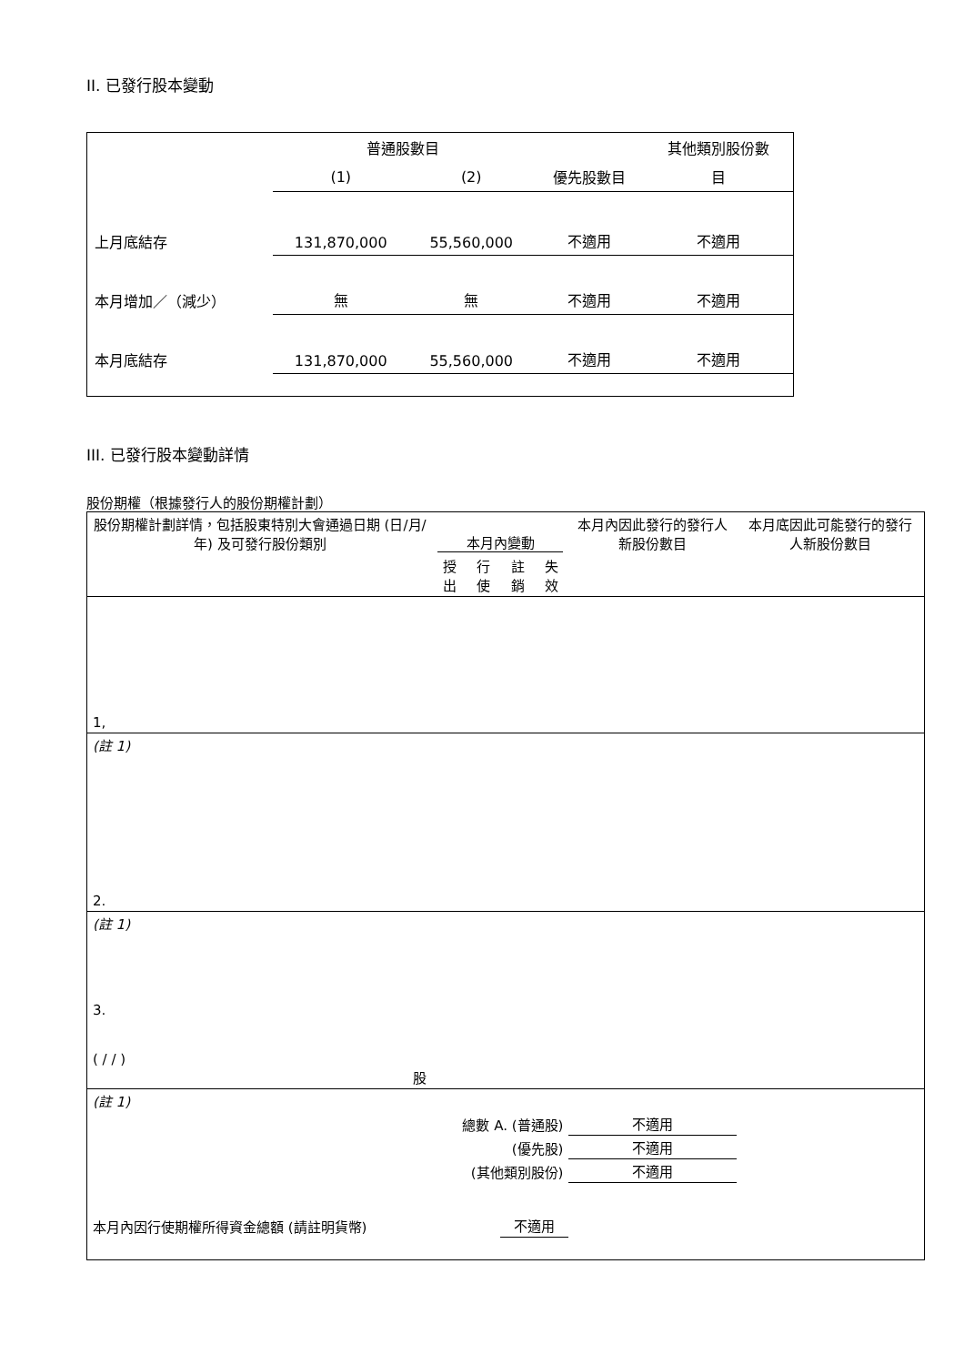II. 已發行股本變動
| | 普通股數目 | | | 其他類別股份數 |
| | (1) | (2) | 優先股數目 | 目 |
| 上月底結存 | 131,870,000 | 55,560,000 | 不適用 | 不適用 |
| 本月增加／（減少） | 無 | 無 | 不適用 | 不適用 |
| 本月底結存 | 131,870,000 | 55,560,000 | 不適用 | 不適用 |
III. 已發行股本變動詳情
股份期權（根據發行人的股份期權計劃）
| 股份期權計劃詳情，包括股東特別大會通過日期 (日/月/年) 及可發行股份類別 | 本月內變動 | | | | 本月內因此發行的發行人新股份數目 | 本月底因此可能發行的發行人新股份數目 |
| | 授出 | 行使 | 註銷 | 失效 | | |
| 1, | | | | | | |
| (註 1) | | | | | | |
| 2. | | | | | | |
| (註 1) | | | | | | |
| 3. ( / / ) 股 | | | | | | |
| (註 1) | | | | | | |
| 總數 A. (普通股) | | | | | 不適用 | |
| (優先股) | | | | | 不適用 | |
| (其他類別股份) | | | | | 不適用 | |
| 本月內因行使期權所得資金總額 (請註明貨幣) | | | 不適用 | | | |